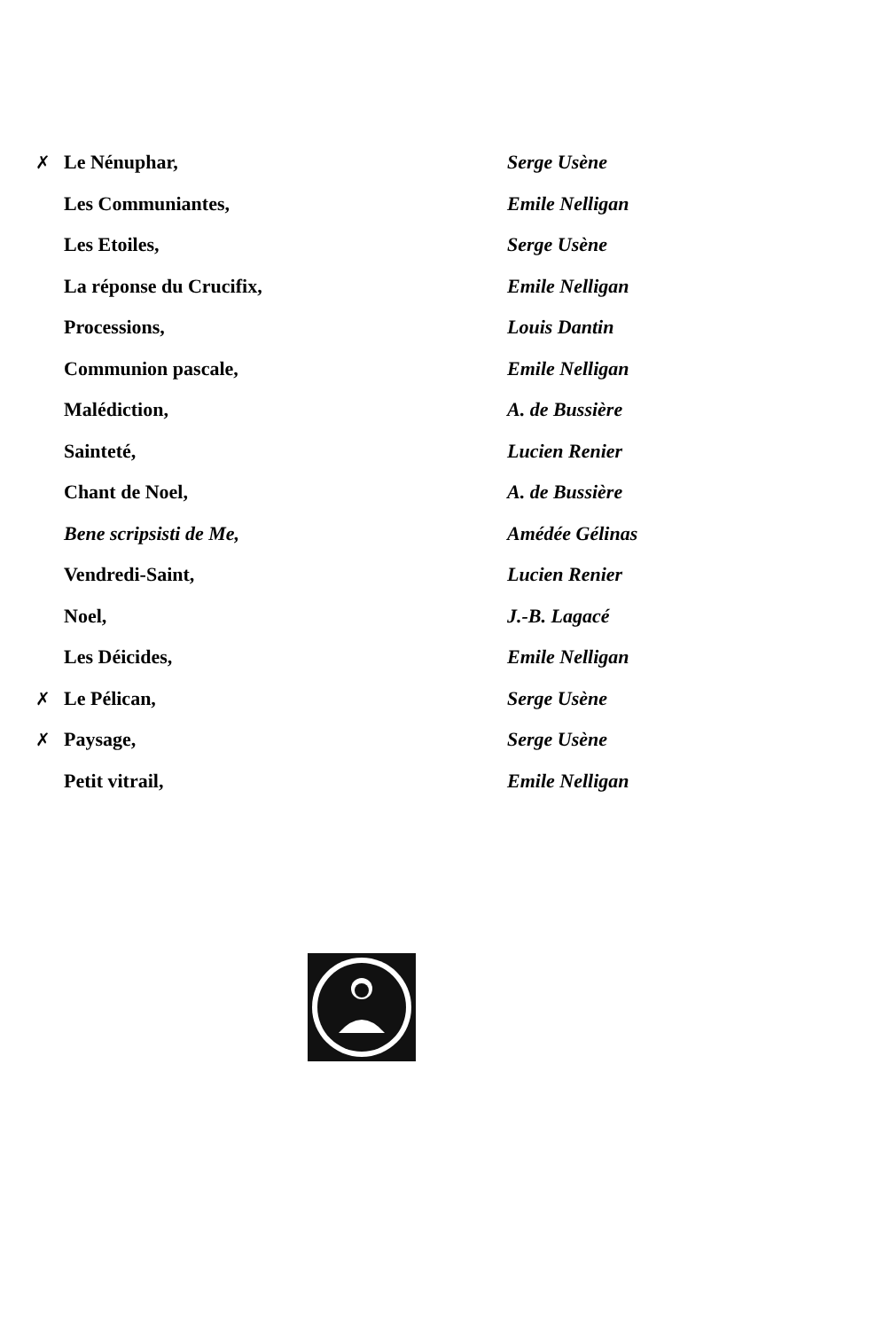| ✗ | Le Nénuphar, | Serge Usène |
| | Les Communiantes, | Emile Nelligan |
| | Les Etoiles, | Serge Usène |
| | La réponse du Crucifix, | Emile Nelligan |
| | Processions, | Louis Dantin |
| | Communion pascale, | Emile Nelligan |
| | Malédiction, | A. de Bussière |
| | Sainteté, | Lucien Renier |
| | Chant de Noel, | A. de Bussière |
| | Bene scripsisti de Me, | Amédée Gélinas |
| | Vendredi-Saint, | Lucien Renier |
| | Noel, | J.-B. Lagacé |
| | Les Déicides, | Emile Nelligan |
| ✗ | Le Pélican, | Serge Usène |
| ✗ | Paysage, | Serge Usène |
| | Petit vitrail, | Emile Nelligan |